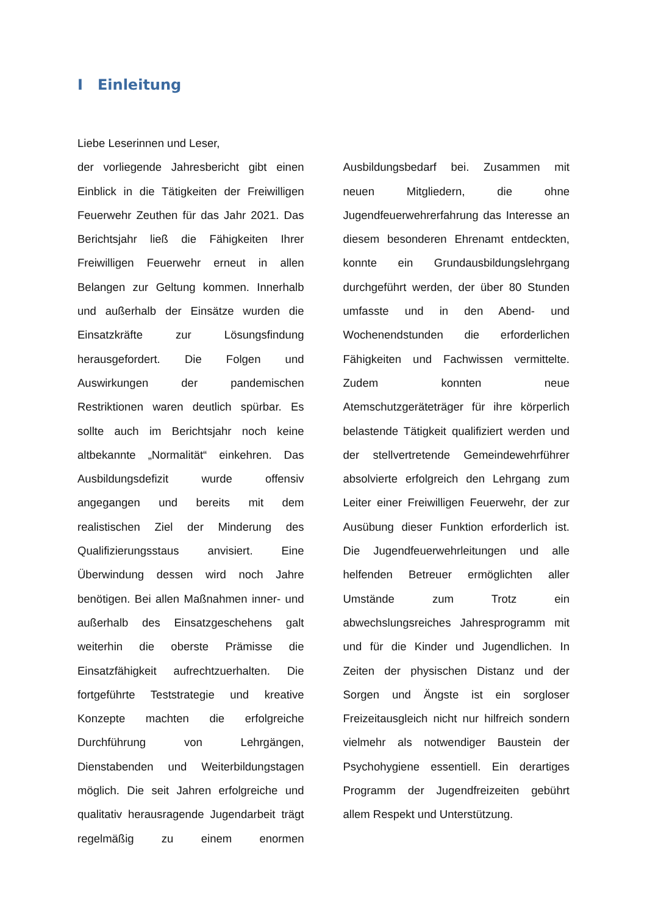I Einleitung
Liebe Leserinnen und Leser,
der vorliegende Jahresbericht gibt einen Einblick in die Tätigkeiten der Freiwilligen Feuerwehr Zeuthen für das Jahr 2021. Das Berichtsjahr ließ die Fähigkeiten Ihrer Freiwilligen Feuerwehr erneut in allen Belangen zur Geltung kommen. Innerhalb und außerhalb der Einsätze wurden die Einsatzkräfte zur Lösungsfindung herausgefordert. Die Folgen und Auswirkungen der pandemischen Restriktionen waren deutlich spürbar. Es sollte auch im Berichtsjahr noch keine altbekannte „Normalität“ einkehren. Das Ausbildungsdefizit wurde offensiv angegangen und bereits mit dem realistischen Ziel der Minderung des Qualifizierungsstaus anvisiert. Eine Überwindung dessen wird noch Jahre benötigen. Bei allen Maßnahmen inner- und außerhalb des Einsatzgeschehens galt weiterhin die oberste Prämisse die Einsatzfähigkeit aufrechtzuerhalten. Die fortgeführte Teststrategie und kreative Konzepte machten die erfolgreiche Durchführung von Lehrgängen, Dienstabenden und Weiterbildungstagen möglich. Die seit Jahren erfolgreiche und qualitativ herausragende Jugendarbeit trägt regelmäßig zu einem enormen Ausbildungsbedarf bei. Zusammen mit neuen Mitgliedern, die ohne Jugendfeuerwehrerfahrung das Interesse an diesem besonderen Ehrenamt entdeckten, konnte ein Grundausbildungslehrgang durchgeführt werden, der über 80 Stunden umfasste und in den Abend- und Wochenendstunden die erforderlichen Fähigkeiten und Fachwissen vermittelte. Zudem konnten neue Atemschutzgeräteträger für ihre körperlich belastende Tätigkeit qualifiziert werden und der stellvertretende Gemeindewehrführer absolvierte erfolgreich den Lehrgang zum Leiter einer Freiwilligen Feuerwehr, der zur Ausübung dieser Funktion erforderlich ist. Die Jugendfeuerwehrleitungen und alle helfenden Betreuer ermöglichten aller Umstände zum Trotz ein abwechslungsreiches Jahresprogramm mit und für die Kinder und Jugendlichen. In Zeiten der physischen Distanz und der Sorgen und Ängste ist ein sorgloser Freizeitausgleich nicht nur hilfreich sondern vielmehr als notwendiger Baustein der Psychohygiene essentiell. Ein derartiges Programm der Jugendfreizeiten gebührt allem Respekt und Unterstützung.